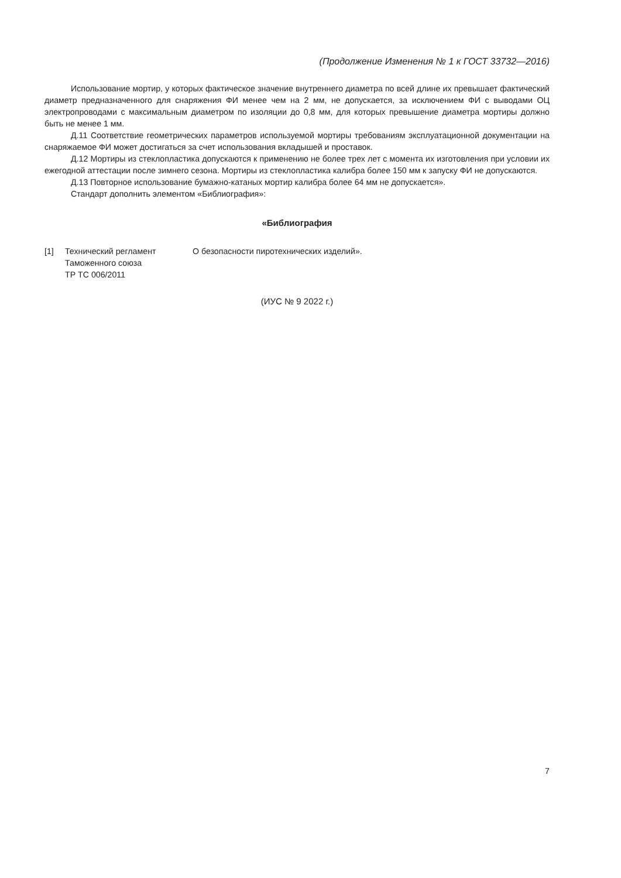(Продолжение Изменения № 1 к ГОСТ 33732—2016)
Использование мортир, у которых фактическое значение внутреннего диаметра по всей длине их превышает фактический диаметр предназначенного для снаряжения ФИ менее чем на 2 мм, не допускается, за исключением ФИ с выводами ОЦ электропроводами с максимальным диаметром по изоляции до 0,8 мм, для которых превышение диаметра мортиры должно быть не менее 1 мм.
Д.11 Соответствие геометрических параметров используемой мортиры требованиям эксплуатационной документации на снаряжаемое ФИ может достигаться за счет использования вкладышей и проставок.
Д.12 Мортиры из стеклопластика допускаются к применению не более трех лет с момента их изготовления при условии их ежегодной аттестации после зимнего сезона. Мортиры из стеклопластика калибра более 150 мм к запуску ФИ не допускаются.
Д.13 Повторное использование бумажно-катаных мортир калибра более 64 мм не допускается».
Стандарт дополнить элементом «Библиография»:
«Библиография
[1] Технический регламент
Таможенного союза
ТР ТС 006/2011
О безопасности пиротехнических изделий».
(ИУС № 9 2022 г.)
7